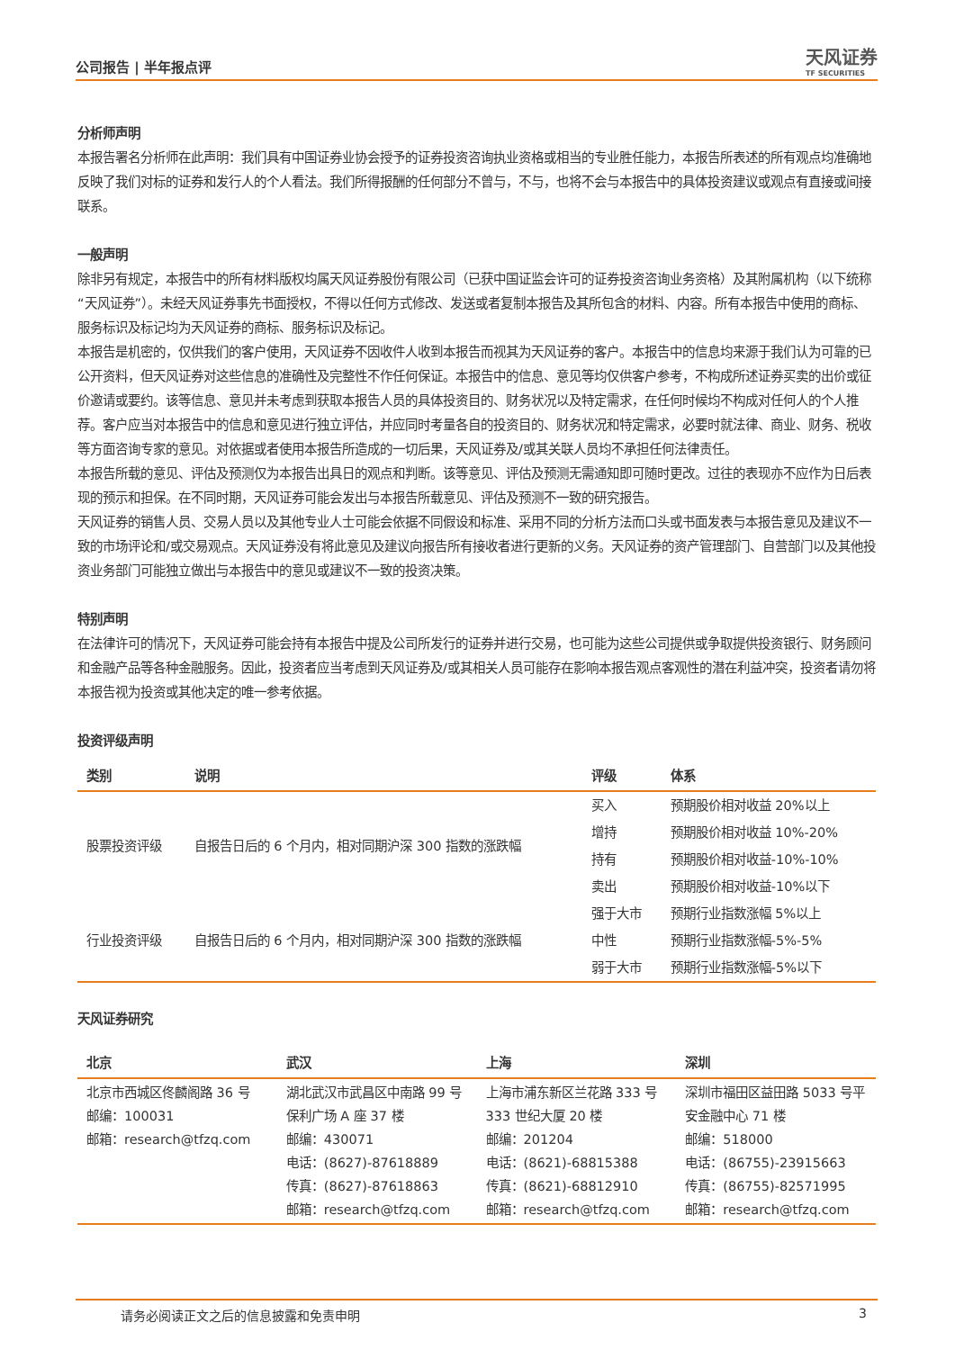公司报告 | 半年报点评
天风证券
TF SECURITIES
分析师声明
本报告署名分析师在此声明：我们具有中国证券业协会授予的证券投资咨询执业资格或相当的专业胜任能力，本报告所表述的所有观点均准确地反映了我们对标的证券和发行人的个人看法。我们所得报酬的任何部分不曾与，不与，也将不会与本报告中的具体投资建议或观点有直接或间接联系。
一般声明
除非另有规定，本报告中的所有材料版权均属天风证券股份有限公司（已获中国证监会许可的证券投资咨询业务资格）及其附属机构（以下统称“天风证券”）。未经天风证券事先书面授权，不得以任何方式修改、发送或者复制本报告及其所包含的材料、内容。所有本报告中使用的商标、服务标识及标记均为天风证券的商标、服务标识及标记。
本报告是机密的，仅供我们的客户使用，天风证券不因收件人收到本报告而视其为天风证券的客户。本报告中的信息均来源于我们认为可靠的已公开资料，但天风证券对这些信息的准确性及完整性不作任何保证。本报告中的信息、意见等均仅供客户参考，不构成所述证券买卖的出价或征价邀请或要约。该等信息、意见并未考虑到获取本报告人员的具体投资目的、财务状况以及特定需求，在任何时候均不构成对任何人的个人推荐。客户应当对本报告中的信息和意见进行独立评估，并应同时考量各自的投资目的、财务状况和特定需求，必要时就法律、商业、财务、税收等方面咨询专家的意见。对依据或者使用本报告所造成的一切后果，天风证券及/或其关联人员均不承担任何法律责任。
本报告所载的意见、评估及预测仅为本报告出具日的观点和判断。该等意见、评估及预测无需通知即可随时更改。过往的表现亦不应作为日后表现的预示和担保。在不同时期，天风证券可能会发出与本报告所载意见、评估及预测不一致的研究报告。
天风证券的销售人员、交易人员以及其他专业人士可能会依据不同假设和标准、采用不同的分析方法而口头或书面发表与本报告意见及建议不一致的市场评论和/或交易观点。天风证券没有将此意见及建议向报告所有接收者进行更新的义务。天风证券的资产管理部门、自营部门以及其他投资业务部门可能独立做出与本报告中的意见或建议不一致的投资决策。
特别声明
在法律许可的情况下，天风证券可能会持有本报告中提及公司所发行的证券并进行交易，也可能为这些公司提供或争取提供投资银行、财务顾问和金融产品等各种金融服务。因此，投资者应当考虑到天风证券及/或其相关人员可能存在影响本报告观点客观性的潜在利益冲突，投资者请勿将本报告视为投资或其他决定的唯一参考依据。
投资评级声明
| 类别 | 说明 | 评级 | 体系 |
| --- | --- | --- | --- |
| 股票投资评级 | 自报告日后的 6 个月内，相对同期沪深 300 指数的涨跌幅 | 买入 | 预期股价相对收益 20%以上 |
| | | 增持 | 预期股价相对收益 10%-20% |
| | | 持有 | 预期股价相对收益-10%-10% |
| | | 卖出 | 预期股价相对收益-10%以下 |
| 行业投资评级 | 自报告日后的 6 个月内，相对同期沪深 300 指数的涨跌幅 | 强于大市 | 预期行业指数涨幅 5%以上 |
| | | 中性 | 预期行业指数涨幅-5%-5% |
| | | 弱于大市 | 预期行业指数涨幅-5%以下 |
天风证券研究
| 北京 | 武汉 | 上海 | 深圳 |
| --- | --- | --- | --- |
| 北京市西城区佟麟阁路 36 号 邮编：100031 邮箱：research@tfzq.com | 湖北武汉市武昌区中南路 99 号保利广场 A 座 37 楼 邮编：430071 电话：(8627)-87618889 传真：(8627)-87618863 邮箱：research@tfzq.com | 上海市浦东新区兰花路 333 号 333 世纪大厦 20 楼 邮编：201204 电话：(8621)-68815388 传真：(8621)-68812910 邮箱：research@tfzq.com | 深圳市福田区益田路 5033 号平安金融中心 71 楼 邮编：518000 电话：(86755)-23915663 传真：(86755)-82571995 邮箱：research@tfzq.com |
请务必阅读正文之后的信息披露和免责申明 3